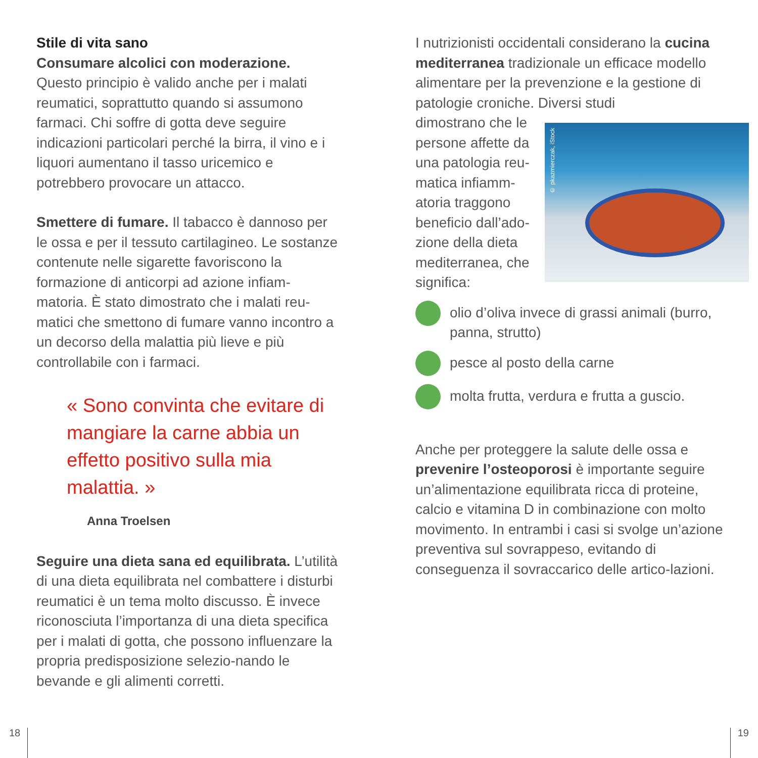Stile di vita sano
Consumare alcolici con moderazione. Questo principio è valido anche per i malati reumatici, soprattutto quando si assumono farmaci. Chi soffre di gotta deve seguire indicazioni particolari perché la birra, il vino e i liquori aumentano il tasso uricemico e potrebbero provocare un attacco.
Smettere di fumare. Il tabacco è dannoso per le ossa e per il tessuto cartilagineo. Le sostanze contenute nelle sigarette favoriscono la formazione di anticorpi ad azione infiam-matoria. È stato dimostrato che i malati reu-matici che smettono di fumare vanno incontro a un decorso della malattia più lieve e più controllabile con i farmaci.
« Sono convinta che evitare di mangiare la carne abbia un effetto positivo sulla mia malattia. »
Anna Troelsen
Seguire una dieta sana ed equilibrata. L’utilità di una dieta equilibrata nel combattere i disturbi reumatici è un tema molto discusso. È invece riconosciuta l’importanza di una dieta specifica per i malati di gotta, che possono influenzare la propria predisposizione selezio-nando le bevande e gli alimenti corretti.
I nutrizionisti occidentali considerano la cucina mediterranea tradizionale un efficace modello alimentare per la prevenzione e la gestione di patologie croniche. Diversi studi
dimostrano che le persone affette da una patologia reu-matica infiamm-atoria traggono beneficio dall’ado-zione della dieta mediterranea, che significa:
© pkazmierczak, iStock
olio d’oliva invece di grassi animali (burro, panna, strutto)
pesce al posto della carne
molta frutta, verdura e frutta a guscio.
Anche per proteggere la salute delle ossa e prevenire l’osteoporosi è importante seguire un’alimentazione equilibrata ricca di proteine, calcio e vitamina D in combinazione con molto movimento. In entrambi i casi si svolge un’azione preventiva sul sovrappeso, evitando di conseguenza il sovraccarico delle artico-lazioni.
18 19